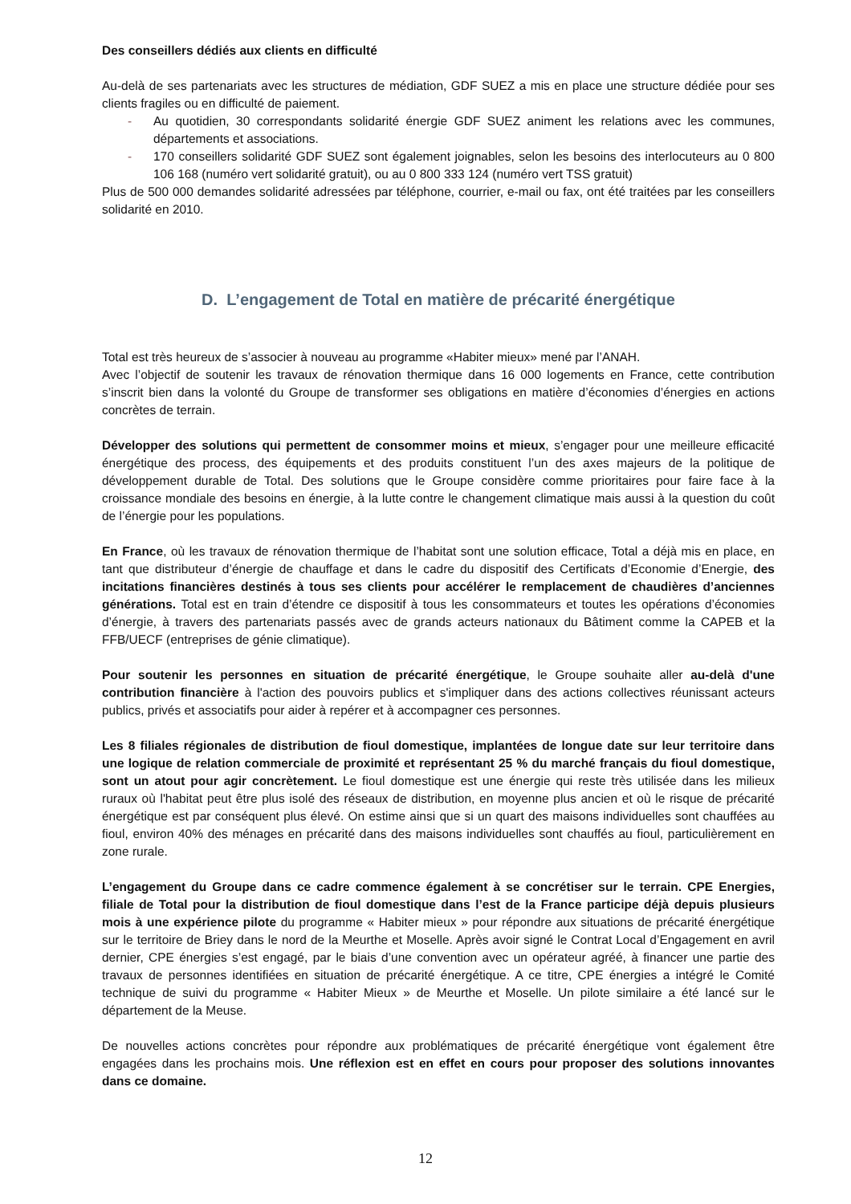Des conseillers dédiés aux clients en difficulté
Au-delà de ses partenariats avec les structures de médiation, GDF SUEZ a mis en place une structure dédiée pour ses clients fragiles ou en difficulté de paiement.
- Au quotidien, 30 correspondants solidarité énergie GDF SUEZ animent les relations avec les communes, départements et associations.
- 170 conseillers solidarité GDF SUEZ sont également joignables, selon les besoins des interlocuteurs au 0 800 106 168 (numéro vert solidarité gratuit), ou au 0 800 333 124 (numéro vert TSS gratuit)
Plus de 500 000 demandes solidarité adressées par téléphone, courrier, e-mail ou fax, ont été traitées par les conseillers solidarité en 2010.
D. L’engagement de Total en matière de précarité énergétique
Total est très heureux de s’associer à nouveau au programme «Habiter mieux» mené par l’ANAH.
Avec l’objectif de soutenir les travaux de rénovation thermique dans 16 000 logements en France, cette contribution s’inscrit bien dans la volonté du Groupe de transformer ses obligations en matière d’économies d’énergies en actions concrètes de terrain.
Développer des solutions qui permettent de consommer moins et mieux, s’engager pour une meilleure efficacité énergétique des process, des équipements et des produits constituent l’un des axes majeurs de la politique de développement durable de Total. Des solutions que le Groupe considère comme prioritaires pour faire face à la croissance mondiale des besoins en énergie, à la lutte contre le changement climatique mais aussi à la question du coût de l’énergie pour les populations.
En France, où les travaux de rénovation thermique de l’habitat sont une solution efficace, Total a déjà mis en place, en tant que distributeur d’énergie de chauffage et dans le cadre du dispositif des Certificats d’Economie d’Energie, des incitations financières destinés à tous ses clients pour accélérer le remplacement de chaudières d’anciennes générations. Total est en train d’étendre ce dispositif à tous les consommateurs et toutes les opérations d’économies d’énergie, à travers des partenariats passés avec de grands acteurs nationaux du Bâtiment comme la CAPEB et la FFB/UECF (entreprises de génie climatique).
Pour soutenir les personnes en situation de précarité énergétique, le Groupe souhaite aller au-delà d'une contribution financière à l'action des pouvoirs publics et s'impliquer dans des actions collectives réunissant acteurs publics, privés et associatifs pour aider à repérer et à accompagner ces personnes.
Les 8 filiales régionales de distribution de fioul domestique, implantées de longue date sur leur territoire dans une logique de relation commerciale de proximité et représentant 25 % du marché français du fioul domestique, sont un atout pour agir concrètement. Le fioul domestique est une énergie qui reste très utilisée dans les milieux ruraux où l'habitat peut être plus isolé des réseaux de distribution, en moyenne plus ancien et où le risque de précarité énergétique est par conséquent plus élevé. On estime ainsi que si un quart des maisons individuelles sont chauffées au fioul, environ 40% des ménages en précarité dans des maisons individuelles sont chauffés au fioul, particulièrement en zone rurale.
L’engagement du Groupe dans ce cadre commence également à se concrétiser sur le terrain. CPE Energies, filiale de Total pour la distribution de fioul domestique dans l’est de la France participe déjà depuis plusieurs mois à une expérience pilote du programme « Habiter mieux » pour répondre aux situations de précarité énergétique sur le territoire de Briey dans le nord de la Meurthe et Moselle. Après avoir signé le Contrat Local d’Engagement en avril dernier, CPE énergies s’est engagé, par le biais d’une convention avec un opérateur agréé, à financer une partie des travaux de personnes identifiées en situation de précarité énergétique. A ce titre, CPE énergies a intégré le Comité technique de suivi du programme « Habiter Mieux » de Meurthe et Moselle. Un pilote similaire a été lancé sur le département de la Meuse.
De nouvelles actions concrètes pour répondre aux problématiques de précarité énergétique vont également être engagées dans les prochains mois. Une réflexion est en effet en cours pour proposer des solutions innovantes dans ce domaine.
12